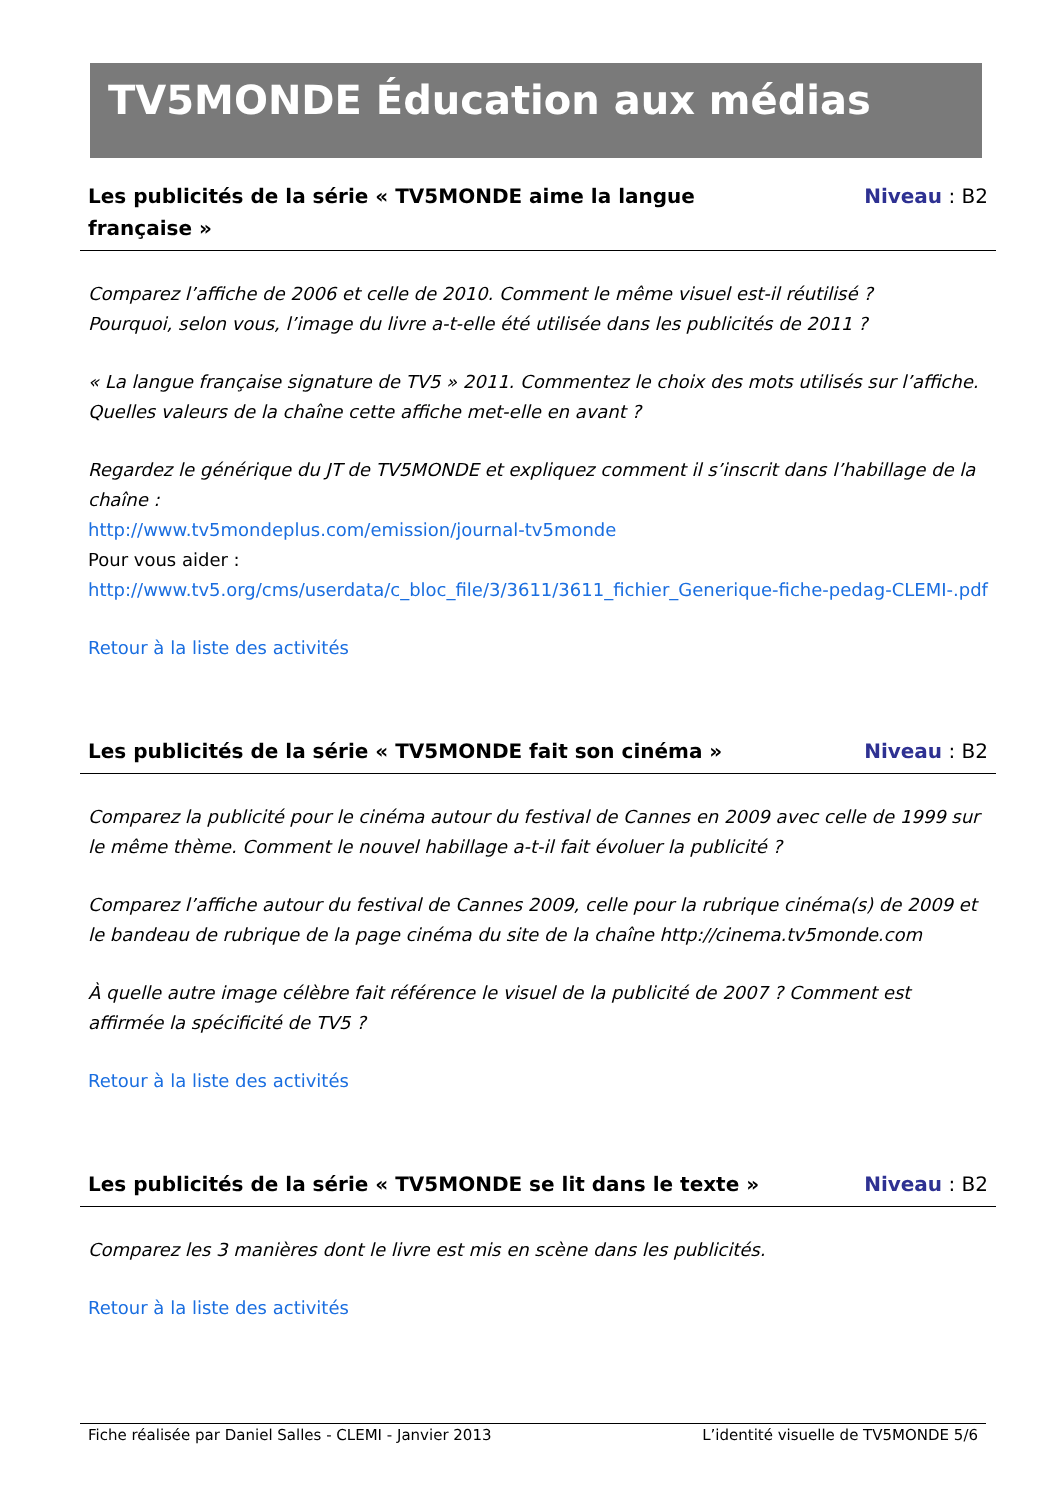TV5MONDE Éducation aux médias
Les publicités de la série « TV5MONDE aime la langue française » Niveau : B2
Comparez l’affiche de 2006 et celle de 2010. Comment le même visuel est-il réutilisé ?
Pourquoi, selon vous, l’image du livre a-t-elle été utilisée dans les publicités de 2011 ?
« La langue française signature de TV5 » 2011. Commentez le choix des mots utilisés sur l’affiche. Quelles valeurs de la chaîne cette affiche met-elle en avant ?
Regardez le générique du JT de TV5MONDE et expliquez comment il s’inscrit dans l’habillage de la chaîne :
http://www.tv5mondeplus.com/emission/journal-tv5monde
Pour vous aider :
http://www.tv5.org/cms/userdata/c_bloc_file/3/3611/3611_fichier_Generique-fiche-pedag-CLEMI-.pdf
Retour à la liste des activités
Les publicités de la série « TV5MONDE fait son cinéma » Niveau : B2
Comparez la publicité pour le cinéma autour du festival de Cannes en 2009 avec celle de 1999 sur le même thème. Comment le nouvel habillage a-t-il fait évoluer la publicité ?
Comparez l’affiche autour du festival de Cannes 2009, celle pour la rubrique cinéma(s) de 2009 et le bandeau de rubrique de la page cinéma du site de la chaîne http://cinema.tv5monde.com
À quelle autre image célèbre fait référence le visuel de la publicité de 2007 ? Comment est affirmée la spécificité de TV5 ?
Retour à la liste des activités
Les publicités de la série « TV5MONDE se lit dans le texte » Niveau : B2
Comparez les 3 manières dont le livre est mis en scène dans les publicités.
Retour à la liste des activités
Fiche réalisée par Daniel Salles - CLEMI - Janvier 2013 L’identité visuelle de TV5MONDE 5/6